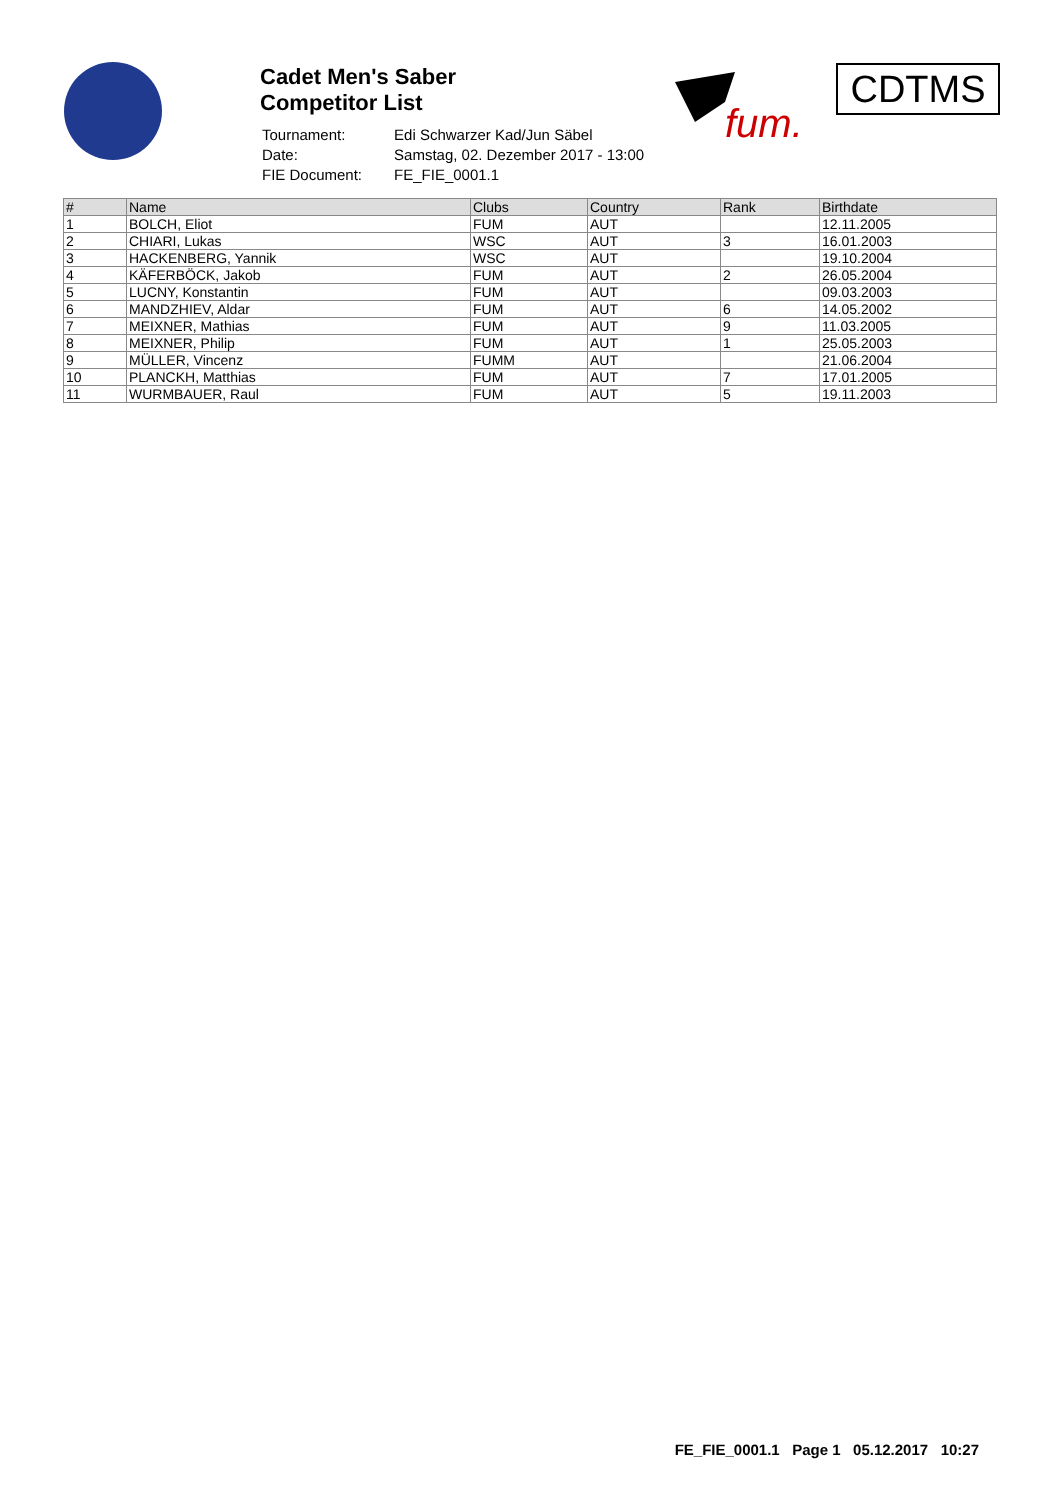Cadet Men's Saber
Competitor List
| Tournament: | Edi Schwarzer Kad/Jun Säbel |
| Date: | Samstag, 02. Dezember 2017 - 13:00 |
| FIE Document: | FE_FIE_0001.1 |
fum.
CDTMS
| # | Name | Clubs | Country | Rank | Birthdate |
| --- | --- | --- | --- | --- | --- |
| 1 | BOLCH, Eliot | FUM | AUT | | 12.11.2005 |
| 2 | CHIARI, Lukas | WSC | AUT | 3 | 16.01.2003 |
| 3 | HACKENBERG, Yannik | WSC | AUT | | 19.10.2004 |
| 4 | KÄFERBÖCK, Jakob | FUM | AUT | 2 | 26.05.2004 |
| 5 | LUCNY, Konstantin | FUM | AUT | | 09.03.2003 |
| 6 | MANDZHIEV, Aldar | FUM | AUT | 6 | 14.05.2002 |
| 7 | MEIXNER, Mathias | FUM | AUT | 9 | 11.03.2005 |
| 8 | MEIXNER, Philip | FUM | AUT | 1 | 25.05.2003 |
| 9 | MÜLLER, Vincenz | FUMM | AUT | | 21.06.2004 |
| 10 | PLANCKH, Matthias | FUM | AUT | 7 | 17.01.2005 |
| 11 | WURMBAUER, Raul | FUM | AUT | 5 | 19.11.2003 |
FE_FIE_0001.1 Page 1 05.12.2017 10:27